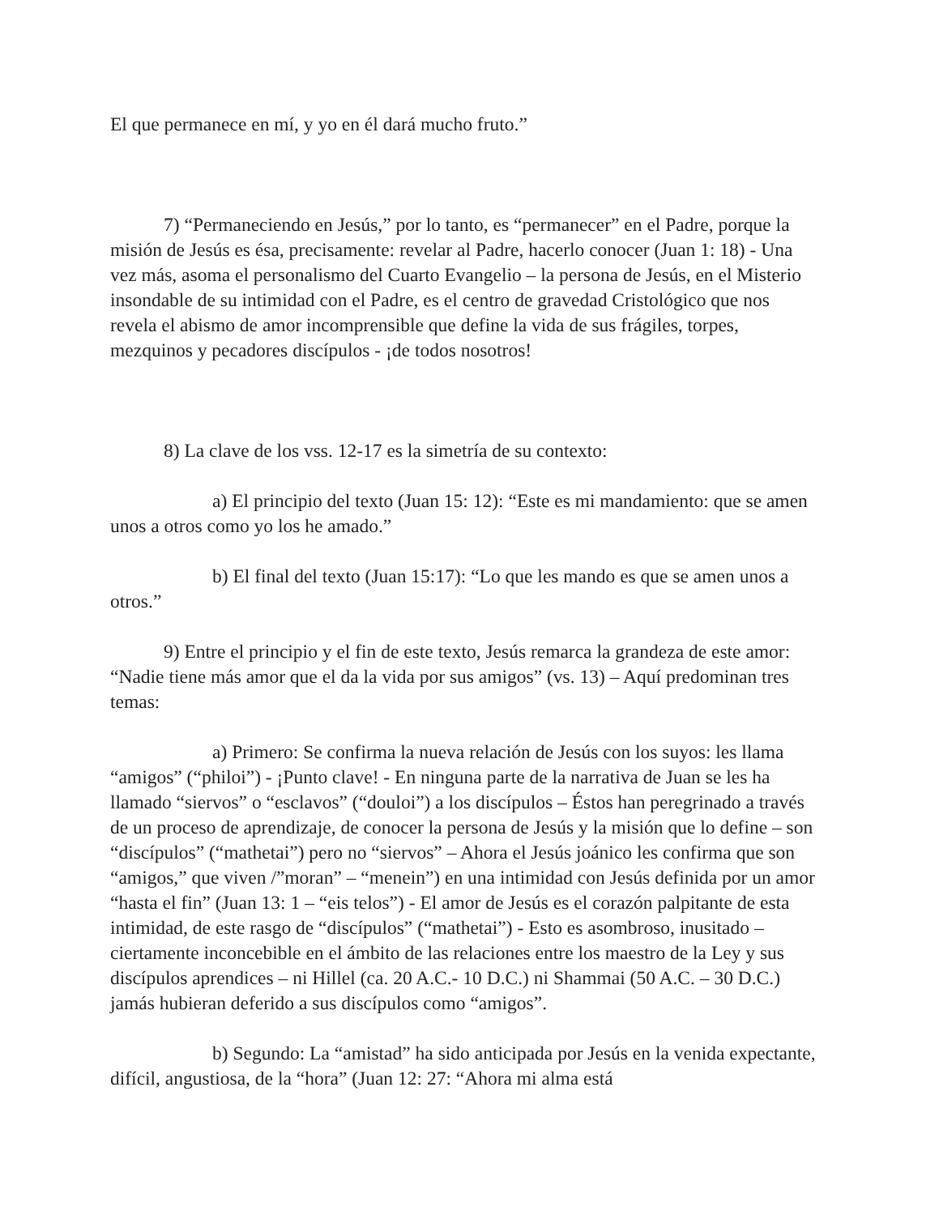El que permanece en mí, y yo en él dará mucho fruto.”
7) “Permaneciendo en Jesús,” por lo tanto, es “permanecer” en el Padre, porque la misión de Jesús es ésa, precisamente: revelar al Padre, hacerlo conocer (Juan 1: 18) - Una vez más, asoma el personalismo del Cuarto Evangelio – la persona de Jesús, en el Misterio insondable de su intimidad con el Padre, es el centro de gravedad Cristológico que nos revela el abismo de amor incomprensible que define la vida de sus frágiles, torpes, mezquinos y pecadores discípulos - ¡de todos nosotros!
8) La clave de los vss. 12-17 es la simetría de su contexto:
a) El principio del texto (Juan 15: 12): “Este es mi mandamiento: que se amen unos a otros como yo los he amado.”
b) El final del texto (Juan 15:17): “Lo que les mando es que se amen unos a otros.”
9) Entre el principio y el fin de este texto, Jesús remarca la grandeza de este amor: “Nadie tiene más amor que el da la vida por sus amigos” (vs. 13) – Aquí predominan tres temas:
a) Primero: Se confirma la nueva relación de Jesús con los suyos: les llama “amigos” (“philoi”) - ¡Punto clave! - En ninguna parte de la narrativa de Juan se les ha llamado “siervos” o “esclavos” (“douloi”) a los discípulos – Éstos han peregrinado a través de un proceso de aprendizaje, de conocer la persona de Jesús y la misión que lo define – son “discípulos” (“mathetai”) pero no “siervos” – Ahora el Jesús joánico les confirma que son “amigos,” que viven /”moran” – “menein”) en una intimidad con Jesús definida por un amor “hasta el fin” (Juan 13: 1 – “eis telos”) - El amor de Jesús es el corazón palpitante de esta intimidad, de este rasgo de “discípulos” (“mathetai”) - Esto es asombroso, inusitado – ciertamente inconcebible en el ámbito de las relaciones entre los maestro de la Ley y sus discípulos aprendices – ni Hillel (ca. 20 A.C.- 10 D.C.) ni Shammai (50 A.C. – 30 D.C.) jamás hubieran deferido a sus discípulos como “amigos”.
b) Segundo: La “amistad” ha sido anticipada por Jesús en la venida expectante, difícil, angustiosa, de la “hora” (Juan 12: 27: “Ahora mi alma está